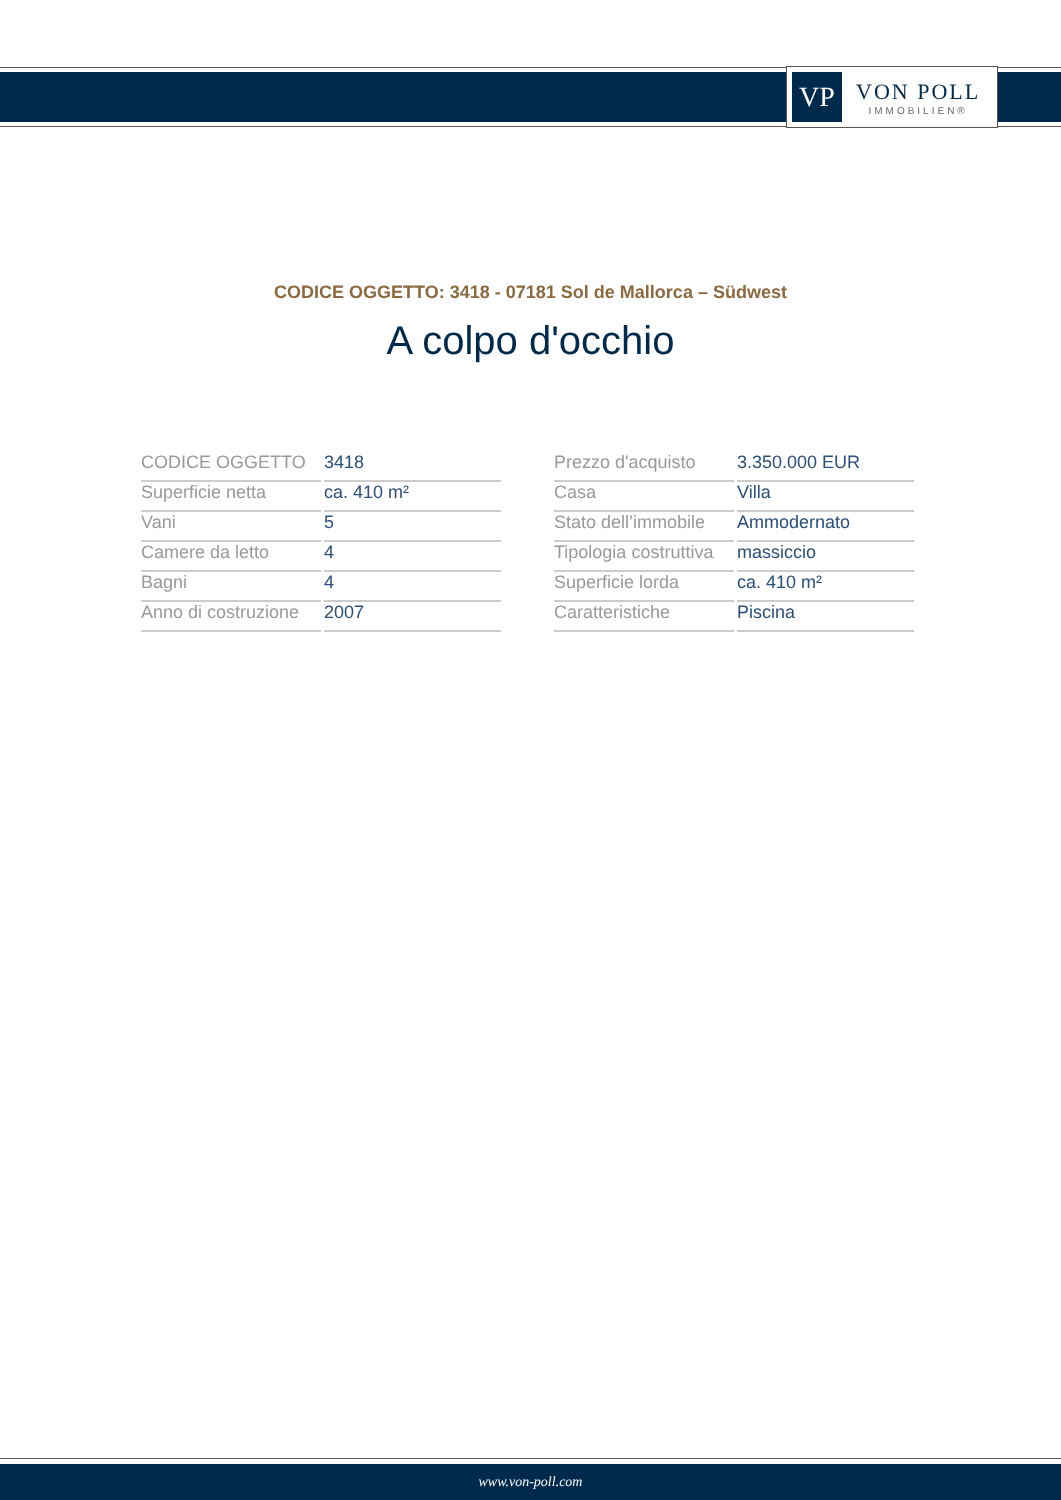VP
VON POLL
IMMOBILIEN®
CODICE OGGETTO: 3418 - 07181 Sol de Mallorca – Südwest
A colpo d'occhio
| CODICE OGGETTO | 3418 |
| Superficie netta | ca. 410 m² |
| Vani | 5 |
| Camere da letto | 4 |
| Bagni | 4 |
| Anno di costruzione | 2007 |
| Prezzo d'acquisto | 3.350.000 EUR |
| Casa | Villa |
| Stato dell’immobile | Ammodernato |
| Tipologia costruttiva | massiccio |
| Superficie lorda | ca. 410 m² |
| Caratteristiche | Piscina |
www.von-poll.com